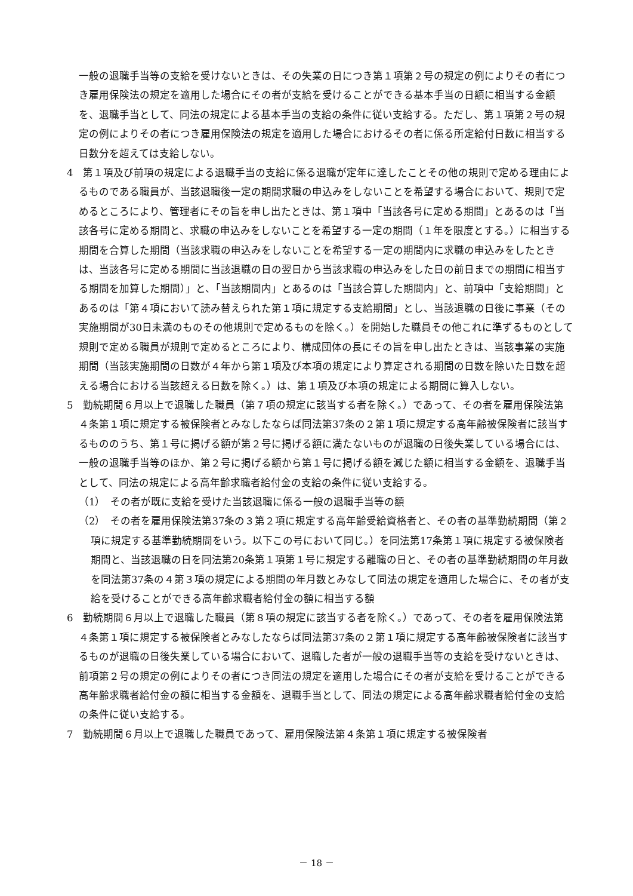一般の退職手当等の支給を受けないときは、その失業の日につき第１項第２号の規定の例によりその者につき雇用保険法の規定を適用した場合にその者が支給を受けることができる基本手当の日額に相当する金額を、退職手当として、同法の規定による基本手当の支給の条件に従い支給する。ただし、第１項第２号の規定の例によりその者につき雇用保険法の規定を適用した場合におけるその者に係る所定給付日数に相当する日数分を超えては支給しない。
4　第１項及び前項の規定による退職手当の支給に係る退職が定年に達したことその他の規則で定める理由によるものである職員が、当該退職後一定の期間求職の申込みをしないことを希望する場合において、規則で定めるところにより、管理者にその旨を申し出たときは、第１項中「当該各号に定める期間」とあるのは「当該各号に定める期間と、求職の申込みをしないことを希望する一定の期間（１年を限度とする。）に相当する期間を合算した期間（当該求職の申込みをしないことを希望する一定の期間内に求職の申込みをしたときは、当該各号に定める期間に当該退職の日の翌日から当該求職の申込みをした日の前日までの期間に相当する期間を加算した期間）」と、「当該期間内」とあるのは「当該合算した期間内」と、前項中「支給期間」とあるのは「第４項において読み替えられた第１項に規定する支給期間」とし、当該退職の日後に事業（その実施期間が30日未満のものその他規則で定めるものを除く。）を開始した職員その他これに準ずるものとして規則で定める職員が規則で定めるところにより、構成団体の長にその旨を申し出たときは、当該事業の実施期間（当該実施期間の日数が４年から第１項及び本項の規定により算定される期間の日数を除いた日数を超える場合における当該超える日数を除く。）は、第１項及び本項の規定による期間に算入しない。
5　勤続期間６月以上で退職した職員（第７項の規定に該当する者を除く。）であって、その者を雇用保険法第４条第１項に規定する被保険者とみなしたならば同法第37条の２第１項に規定する高年齢被保険者に該当するもののうち、第１号に掲げる額が第２号に掲げる額に満たないものが退職の日後失業している場合には、一般の退職手当等のほか、第２号に掲げる額から第１号に掲げる額を減じた額に相当する金額を、退職手当として、同法の規定による高年齢求職者給付金の支給の条件に従い支給する。
（1）　その者が既に支給を受けた当該退職に係る一般の退職手当等の額
（2）　その者を雇用保険法第37条の３第２項に規定する高年齢受給資格者と、その者の基準勤続期間（第２項に規定する基準勤続期間をいう。以下この号において同じ。）を同法第17条第１項に規定する被保険者期間と、当該退職の日を同法第20条第１項第１号に規定する離職の日と、その者の基準勤続期間の年月数を同法第37条の４第３項の規定による期間の年月数とみなして同法の規定を適用した場合に、その者が支給を受けることができる高年齢求職者給付金の額に相当する額
6　勤続期間６月以上で退職した職員（第８項の規定に該当する者を除く。）であって、その者を雇用保険法第４条第１項に規定する被保険者とみなしたならば同法第37条の２第１項に規定する高年齢被保険者に該当するものが退職の日後失業している場合において、退職した者が一般の退職手当等の支給を受けないときは、前項第２号の規定の例によりその者につき同法の規定を適用した場合にその者が支給を受けることができる高年齢求職者給付金の額に相当する金額を、退職手当として、同法の規定による高年齢求職者給付金の支給の条件に従い支給する。
7　勤続期間６月以上で退職した職員であって、雇用保険法第４条第１項に規定する被保険者
－ 18 －